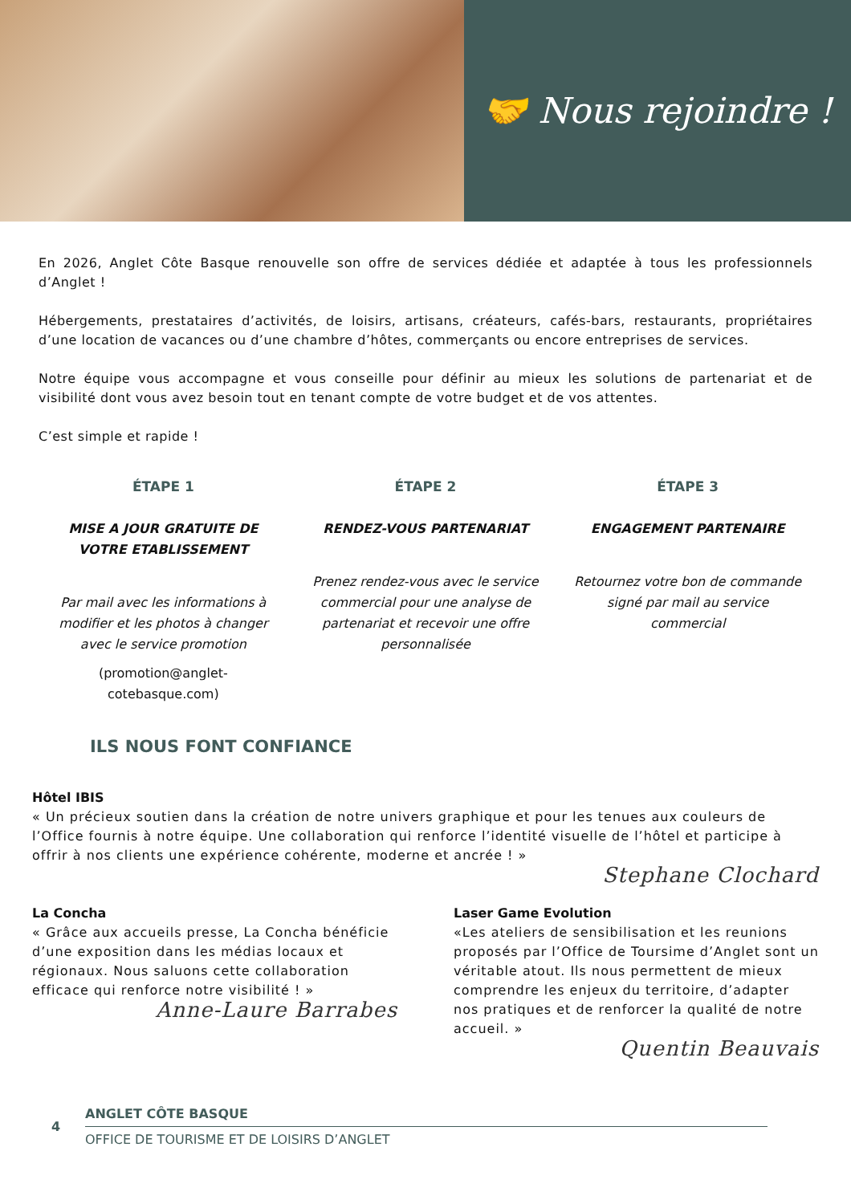🤝 Nous rejoindre !
En 2026, Anglet Côte Basque renouvelle son offre de services dédiée et adaptée à tous les professionnels d’Anglet !
Hébergements, prestataires d’activités, de loisirs, artisans, créateurs, cafés-bars, restaurants, propriétaires d’une location de vacances ou d’une chambre d’hôtes, commerçants ou encore entreprises de services.
Notre équipe vous accompagne et vous conseille pour définir au mieux les solutions de partenariat et de visibilité dont vous avez besoin tout en tenant compte de votre budget et de vos attentes.
C’est simple et rapide !
ÉTAPE 1
MISE A JOUR GRATUITE DE VOTRE ETABLISSEMENT
Par mail avec les informations à modifier et les photos à changer avec le service promotion
(promotion@anglet-cotebasque.com)
ÉTAPE 2
RENDEZ-VOUS PARTENARIAT
Prenez rendez-vous avec le service commercial pour une analyse de partenariat et recevoir une offre personnalisée
ÉTAPE 3
ENGAGEMENT PARTENAIRE
Retournez votre bon de commande signé par mail au service commercial
ILS NOUS FONT CONFIANCE
Hôtel IBIS
« Un précieux soutien dans la création de notre univers graphique et pour les tenues aux couleurs de l’Office fournis à notre équipe. Une collaboration qui renforce l’identité visuelle de l’hôtel et participe à offrir à nos clients une expérience cohérente, moderne et ancrée ! »
Stephane Clochard
La Concha
« Grâce aux accueils presse, La Concha bénéficie d’une exposition dans les médias locaux et régionaux. Nous saluons cette collaboration efficace qui renforce notre visibilité ! »
Anne-Laure Barrabes
Laser Game Evolution
«Les ateliers de sensibilisation et les reunions proposés par l’Office de Toursime d’Anglet sont un véritable atout. Ils nous permettent de mieux comprendre les enjeux du territoire, d’adapter nos pratiques et de renforcer la qualité de notre accueil. »
Quentin Beauvais
4
ANGLET CÔTE BASQUE
OFFICE DE TOURISME ET DE LOISIRS D’ANGLET